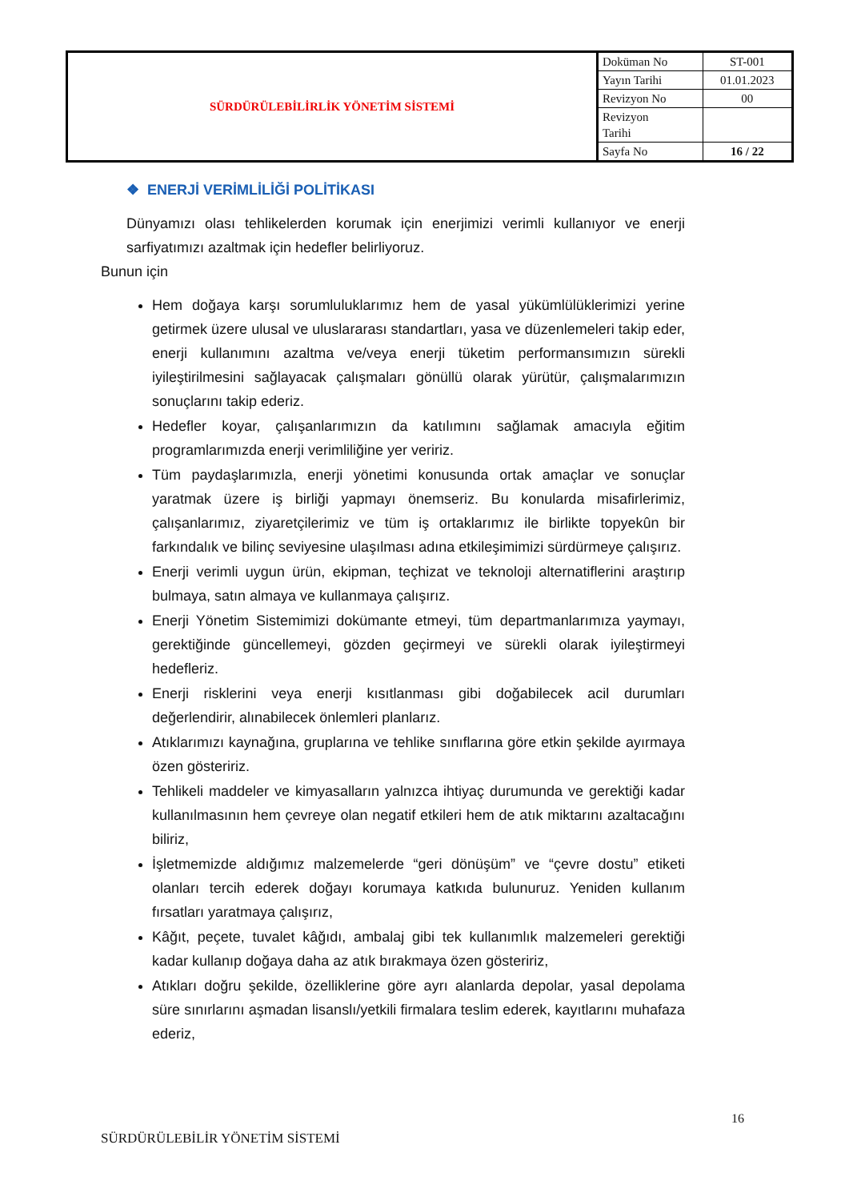| SÜRDÜRÜLEBİLİRLİK YÖNETİM SİSTEMİ | Doküman No | ST-001 |
| | Yayın Tarihi | 01.01.2023 |
| | Revizyon No | 00 |
| | Revizyon Tarihi | |
| | Sayfa No | 16 / 22 |
❖ ENERJİ VERİMLİLİĞİ POLİTİKASI
Dünyamızı olası tehlikelerden korumak için enerjimizi verimli kullanıyor ve enerji sarfiyatımızı azaltmak için hedefler belirliyoruz.
Bunun için
Hem doğaya karşı sorumluluklarımız hem de yasal yükümlülüklerimizi yerine getirmek üzere ulusal ve uluslararası standartları, yasa ve düzenlemeleri takip eder, enerji kullanımını azaltma ve/veya enerji tüketim performansımızın sürekli iyileştirilmesini sağlayacak çalışmaları gönüllü olarak yürütür, çalışmalarımızın sonuçlarını takip ederiz.
Hedefler koyar, çalışanlarımızın da katılımını sağlamak amacıyla eğitim programlarımızda enerji verimliliğine yer veririz.
Tüm paydaşlarımızla, enerji yönetimi konusunda ortak amaçlar ve sonuçlar yaratmak üzere iş birliği yapmayı önemseriz. Bu konularda misafirlerimiz, çalışanlarımız, ziyaretçilerimiz ve tüm iş ortaklarımız ile birlikte topyekûn bir farkındalık ve bilinç seviyesine ulaşılması adına etkileşimimizi sürdürmeye çalışırız.
Enerji verimli uygun ürün, ekipman, teçhizat ve teknoloji alternatiflerini araştırıp bulmaya, satın almaya ve kullanmaya çalışırız.
Enerji Yönetim Sistemimizi dokümante etmeyi, tüm departmanlarımıza yaymayı, gerektiğinde güncellemeyi, gözden geçirmeyi ve sürekli olarak iyileştirmeyi hedefleriz.
Enerji risklerini veya enerji kısıtlanması gibi doğabilecek acil durumları değerlendirir, alınabilecek önlemleri planlarız.
Atıklarımızı kaynağına, gruplarına ve tehlike sınıflarına göre etkin şekilde ayırmaya özen gösteririz.
Tehlikeli maddeler ve kimyasalların yalnızca ihtiyaç durumunda ve gerektiği kadar kullanılmasının hem çevreye olan negatif etkileri hem de atık miktarını azaltacağını biliriz,
İşletmemizde aldığımız malzemelerde “geri dönüşüm” ve “çevre dostu” etiketi olanları tercih ederek doğayı korumaya katkıda bulunuruz. Yeniden kullanım fırsatları yaratmaya çalışırız,
Kâğıt, peçete, tuvalet kâğıdı, ambalaj gibi tek kullanımlık malzemeleri gerektiği kadar kullanıp doğaya daha az atık bırakmaya özen gösteririz,
Atıkları doğru şekilde, özelliklerine göre ayrı alanlarda depolar, yasal depolama süre sınırlarını aşmadan lisanslı/yetkili firmalara teslim ederek, kayıtlarını muhafaza ederiz,
16
SÜRDÜRÜLEBİLİR YÖNETİM SİSTEMİ